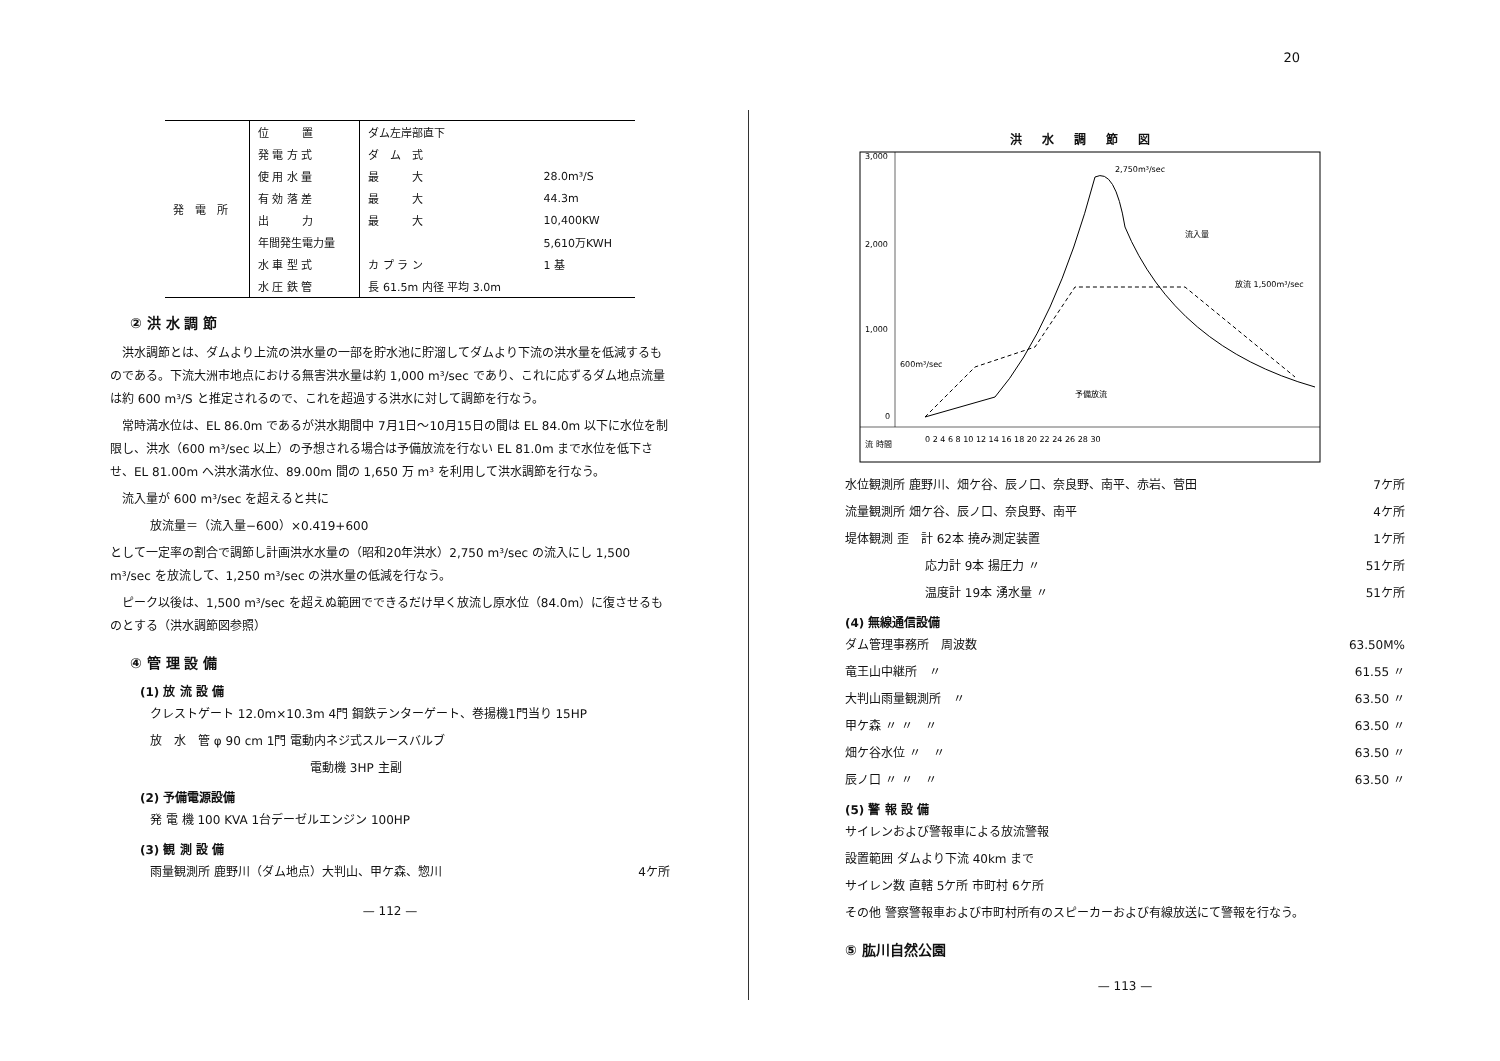20
| 発 電 所 | 位 置 | ダム左岸部直下 | |
| | 発 電 方 式 | ダ ム 式 | |
| | 使 用 水 量 | 最 大 | 28.0m³/S |
| | 有 効 落 差 | 最 大 | 44.3m |
| | 出 力 | 最 大 | 10,400KW |
| | 年間発生電力量 | | 5,610万KWH |
| | 水 車 型 式 | カ プ ラ ン | 1 基 |
| | 水 圧 鉄 管 | 長 61.5m 内径 平均 3.0m | |
② 洪 水 調 節
　洪水調節とは、ダムより上流の洪水量の一部を貯水池に貯溜してダムより下流の洪水量を低減するものである。下流大洲市地点における無害洪水量は約 1,000 m³/sec であり、これに応ずるダム地点流量は約 600 m³/S と推定されるので、これを超過する洪水に対して調節を行なう。
　常時満水位は、EL 86.0m であるが洪水期間中 7月1日〜10月15日の間は EL 84.0m 以下に水位を制限し、洪水（600 m³/sec 以上）の予想される場合は予備放流を行ない EL 81.0m まで水位を低下させ、EL 81.00m へ洪水満水位、89.00m 間の 1,650 万 m³ を利用して洪水調節を行なう。
　流入量が 600 m³/sec を超えると共に
放流量＝（流入量−600）×0.419+600
として一定率の割合で調節し計画洪水水量の（昭和20年洪水）2,750 m³/sec の流入にし 1,500 m³/sec を放流して、1,250 m³/sec の洪水量の低減を行なう。
　ピーク以後は、1,500 m³/sec を超えぬ範囲でできるだけ早く放流し原水位（84.0m）に復させるものとする（洪水調節図参照）
④ 管 理 設 備
(1) 放 流 設 備
クレストゲート 12.0m×10.3m 4門 鋼鉄テンターゲート、巻揚機1門当り 15HP
放　水　管 φ 90 cm 1門 電動内ネジ式スルースバルブ
電動機 3HP 主副
(2) 予備電源設備
発 電 機 100 KVA 1台デーゼルエンジン 100HP
(3) 観 測 設 備
雨量観測所 鹿野川（ダム地点）大判山、甲ケ森、惣川 4ケ所
— 112 —
洪水調節図
3,000
2,000
1,000
0
0 2 4 6 8 10 12 14 16 18 20 22 24 26 28 30
2,750m³/sec
流入量
放流 1,500m³/sec
600m³/sec
予備放流
流 時間
水位観測所 鹿野川、畑ケ谷、辰ノ口、奈良野、南平、赤岩、菅田 7ケ所
流量観測所 畑ケ谷、辰ノ口、奈良野、南平 4ケ所
堤体観測 歪　計 62本 撓み測定装置 1ケ所
応力計 9本 揚圧力 〃 51ケ所
温度計 19本 湧水量 〃 51ケ所
(4) 無線通信設備
ダム管理事務所　周波数 63.50M%
竜王山中継所　〃 61.55 〃
大判山雨量観測所　〃 63.50 〃
甲ケ森 〃 〃　〃 63.50 〃
畑ケ谷水位 〃　〃 63.50 〃
辰ノ口 〃 〃　〃 63.50 〃
(5) 警 報 設 備
サイレンおよび警報車による放流警報
設置範囲 ダムより下流 40km まで
サイレン数 直轄 5ケ所 市町村 6ケ所
その他 警察警報車および市町村所有のスピーカーおよび有線放送にて警報を行なう。
⑤ 肱川自然公園
— 113 —